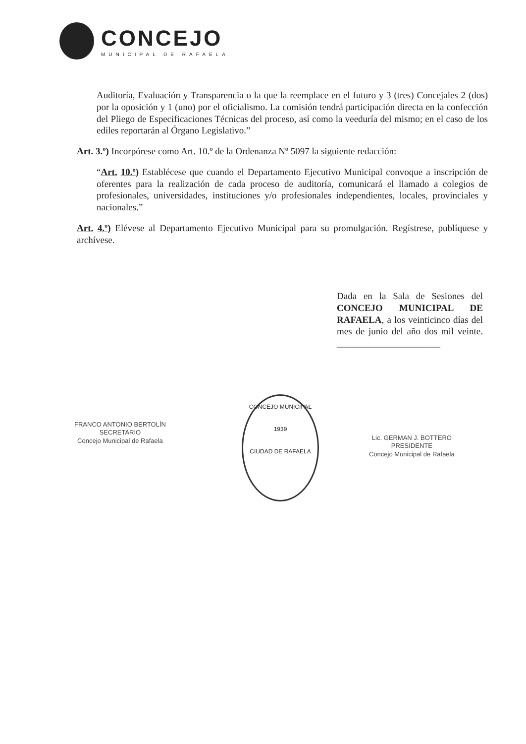CONCEJO
MUNICIPAL DE RAFAELA
Auditoría, Evaluación y Transparencia o la que la reemplace en el futuro y 3 (tres) Concejales 2 (dos) por la oposición y 1 (uno) por el oficialismo. La comisión tendrá participación directa en la confección del Pliego de Especificaciones Técnicas del proceso, así como la veeduría del mismo; en el caso de los ediles reportarán al Órgano Legislativo.”
Art. 3.º) Incorpórese como Art. 10.º de la Ordenanza Nº 5097 la siguiente redacción:
“Art. 10.º) Establécese que cuando el Departamento Ejecutivo Municipal convoque a inscripción de oferentes para la realización de cada proceso de auditoría, comunicará el llamado a colegios de profesionales, universidades, instituciones y/o profesionales independientes, locales, provinciales y nacionales.”
Art. 4.º) Elévese al Departamento Ejecutivo Municipal para su promulgación. Regístrese, publíquese y archívese.
Dada en la Sala de Sesiones del CONCEJO MUNICIPAL DE RAFAELA, a los veinticinco días del mes de junio del año dos mil veinte. ______________________
FRANCO ANTONIO BERTOLÍN
SECRETARIO
Concejo Municipal de Rafaela
CONCEJO MUNICIPAL
1939
CIUDAD DE RAFAELA
Lic. GERMAN J. BOTTERO
PRESIDENTE
Concejo Municipal de Rafaela